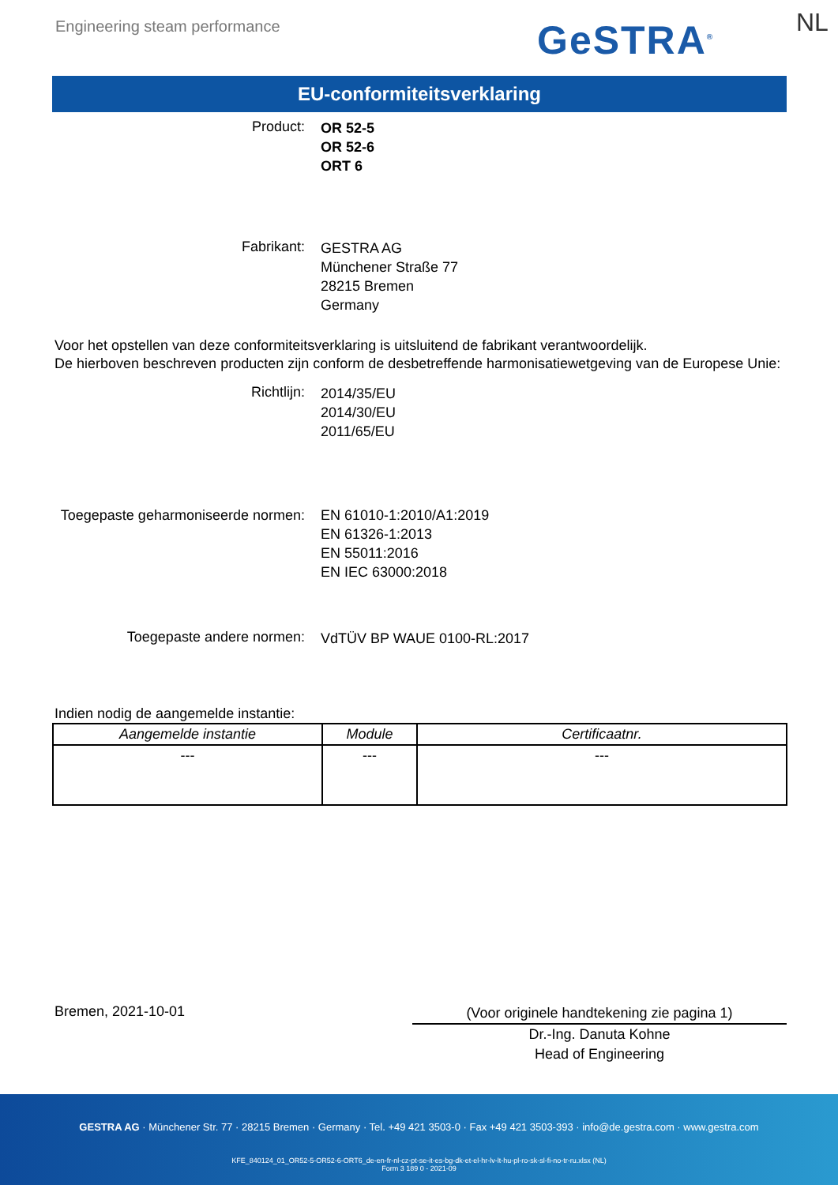Engineering steam performance GeSTRA<sup>®</sup> NL
EU-conformiteitsverklaring
Product:
OR 52-5
OR 52-6
ORT 6
Fabrikant:
GESTRA AG
Münchener Straße 77
28215 Bremen
Germany
Voor het opstellen van deze conformiteitsverklaring is uitsluitend de fabrikant verantwoordelijk.
De hierboven beschreven producten zijn conform de desbetreffende harmonisatiewetgeving van de Europese Unie:
Richtlijn:
2014/35/EU
2014/30/EU
2011/65/EU
Toegepaste geharmoniseerde normen:
EN 61010-1:2010/A1:2019
EN 61326-1:2013
EN 55011:2016
EN IEC 63000:2018
Toegepaste andere normen:
VdTÜV BP WAUE 0100-RL:2017
Indien nodig de aangemelde instantie:
| Aangemelde instantie | Module | Certificaatnr. |
| --- | --- | --- |
| --- | --- | --- |
Bremen, 2021-10-01
(Voor originele handtekening zie pagina 1)
Dr.-Ing. Danuta Kohne
Head of Engineering
GESTRA AG · Münchener Str. 77 · 28215 Bremen · Germany · Tel. +49 421 3503-0 · Fax +49 421 3503-393 · info@de.gestra.com · www.gestra.com
KFE_840124_01_OR52-5-OR52-6-ORT6_de-en-fr-nl-cz-pt-se-it-es-bg-dk-et-el-hr-lv-lt-hu-pl-ro-sk-sl-fi-no-tr-ru.xlsx (NL)
Form 3 189 0 - 2021-09